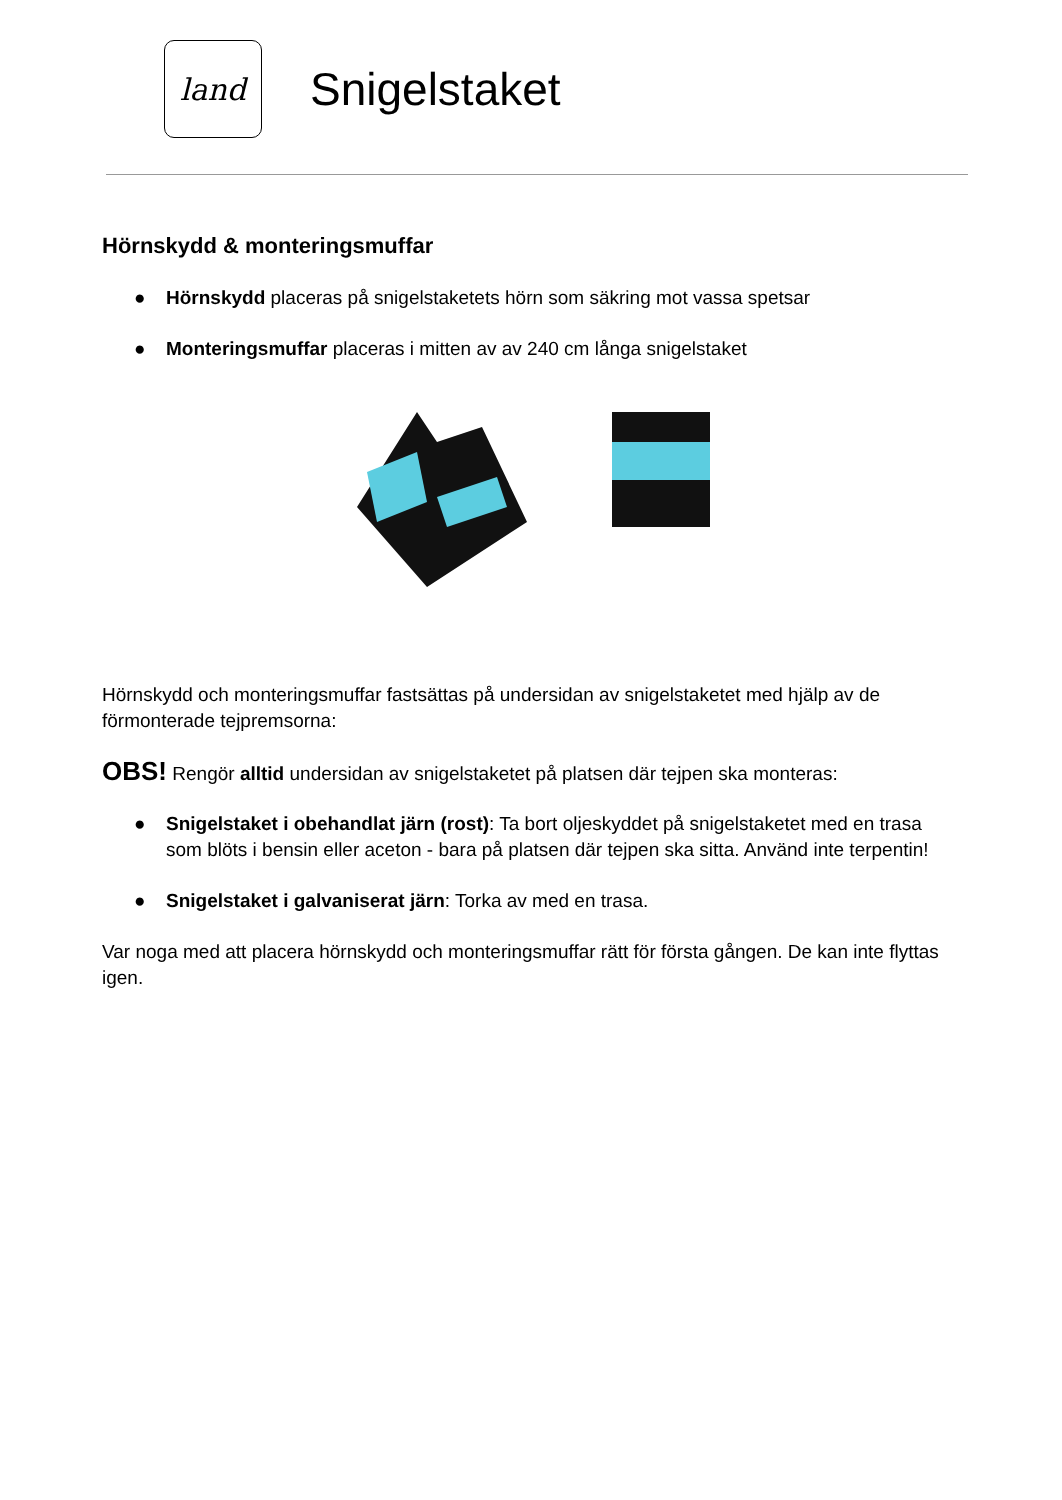land
Snigelstaket
Hörnskydd & monteringsmuffar
● Hörnskydd placeras på snigelstaketets hörn som säkring mot vassa spetsar
● Monteringsmuffar placeras i mitten av av 240 cm långa snigelstaket
Hörnskydd och monteringsmuffar fastsättas på undersidan av snigelstaketet med hjälp av de förmonterade tejpremsorna:
OBS! Rengör alltid undersidan av snigelstaketet på platsen där tejpen ska monteras:
● Snigelstaket i obehandlat järn (rost): Ta bort oljeskyddet på snigelstaketet med en trasa som blöts i bensin eller aceton - bara på platsen där tejpen ska sitta. Använd inte terpentin!
● Snigelstaket i galvaniserat järn: Torka av med en trasa.
Var noga med att placera hörnskydd och monteringsmuffar rätt för första gången. De kan inte flyttas igen.